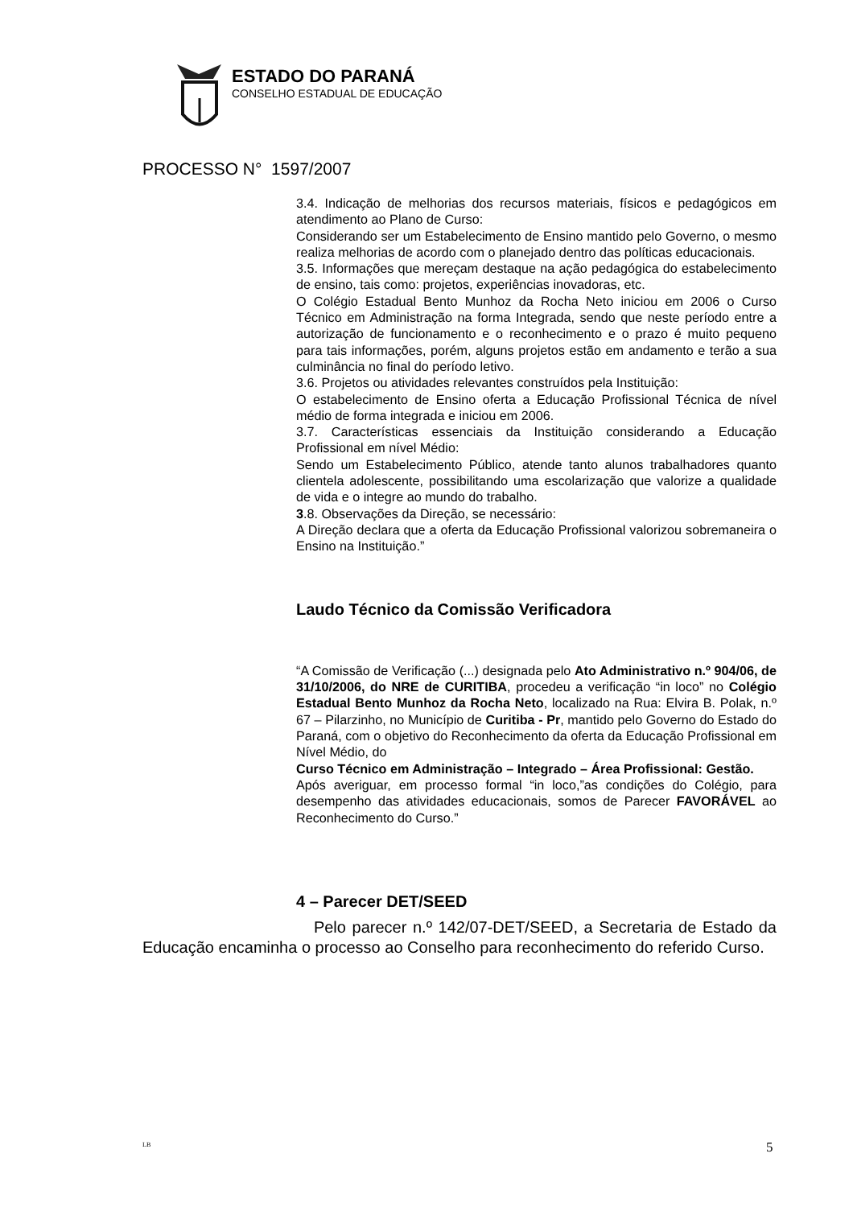ESTADO DO PARANÁ
CONSELHO ESTADUAL DE EDUCAÇÃO
PROCESSO N° 1597/2007
3.4. Indicação de melhorias dos recursos materiais, físicos e pedagógicos em atendimento ao Plano de Curso:
Considerando ser um Estabelecimento de Ensino mantido pelo Governo, o mesmo realiza melhorias de acordo com o planejado dentro das políticas educacionais.
3.5. Informações que mereçam destaque na ação pedagógica do estabelecimento de ensino, tais como: projetos, experiências inovadoras, etc.
O Colégio Estadual Bento Munhoz da Rocha Neto iniciou em 2006 o Curso Técnico em Administração na forma Integrada, sendo que neste período entre a autorização de funcionamento e o reconhecimento e o prazo é muito pequeno para tais informações, porém, alguns projetos estão em andamento e terão a sua culminância no final do período letivo.
3.6. Projetos ou atividades relevantes construídos pela Instituição:
O estabelecimento de Ensino oferta a Educação Profissional Técnica de nível médio de forma integrada e iniciou em 2006.
3.7. Características essenciais da Instituição considerando a Educação Profissional em nível Médio:
Sendo um Estabelecimento Público, atende tanto alunos trabalhadores quanto clientela adolescente, possibilitando uma escolarização que valorize a qualidade de vida e o integre ao mundo do trabalho.
3.8. Observações da Direção, se necessário:
A Direção declara que a oferta da Educação Profissional valorizou sobremaneira o Ensino na Instituição.”
Laudo Técnico da Comissão Verificadora
“A Comissão de Verificação (...) designada pelo Ato Administrativo n.º 904/06, de 31/10/2006, do NRE de CURITIBA, procedeu a verificação “in loco” no Colégio Estadual Bento Munhoz da Rocha Neto, localizado na Rua: Elvira B. Polak, n.º 67 – Pilarzinho, no Município de Curitiba - Pr, mantido pelo Governo do Estado do Paraná, com o objetivo do Reconhecimento da oferta da Educação Profissional em Nível Médio, do
Curso Técnico em Administração – Integrado – Área Profissional: Gestão.
Após averiguar, em processo formal “in loco,”as condições do Colégio, para desempenho das atividades educacionais, somos de Parecer FAVORÁVEL ao Reconhecimento do Curso.”
4 – Parecer DET/SEED
Pelo parecer n.º 142/07-DET/SEED, a Secretaria de Estado da Educação encaminha o processo ao Conselho para reconhecimento do referido Curso.
LB 5